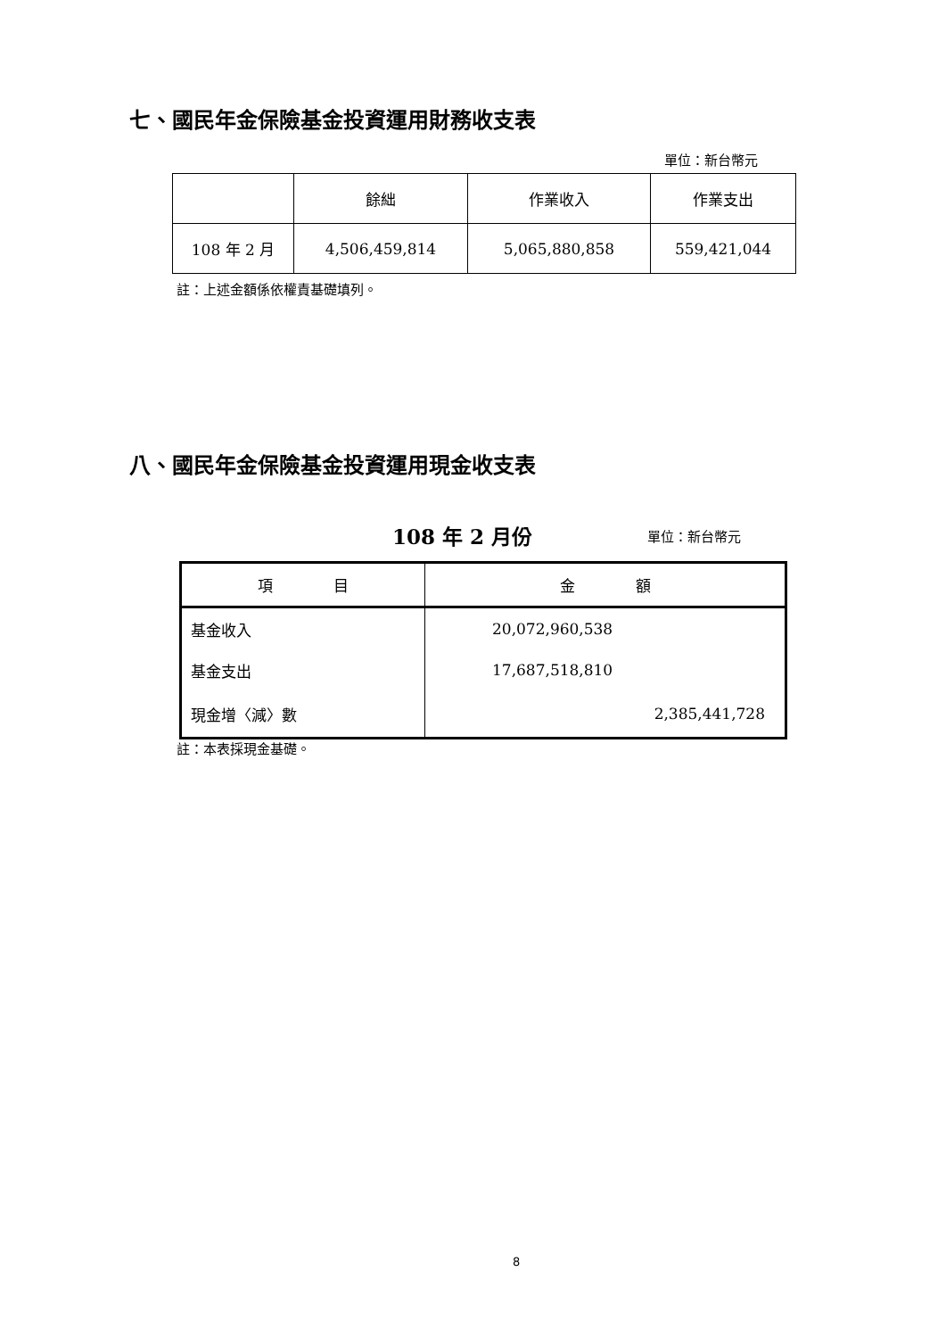七、國民年金保險基金投資運用財務收支表
單位：新台幣元
| | 餘絀 | 作業收入 | 作業支出 |
| --- | --- | --- | --- |
| 108 年 2 月 | 4,506,459,814 | 5,065,880,858 | 559,421,044 |
註：上述金額係依權責基礎填列。
八、國民年金保險基金投資運用現金收支表
108 年 2 月份 單位：新台幣元
| 項 目 | 金 額 |
| --- | --- |
| 基金收入 | 20,072,960,538 |
| 基金支出 | 17,687,518,810 |
| 現金增〈減〉數 | 2,385,441,728 |
註：本表採現金基礎。
8